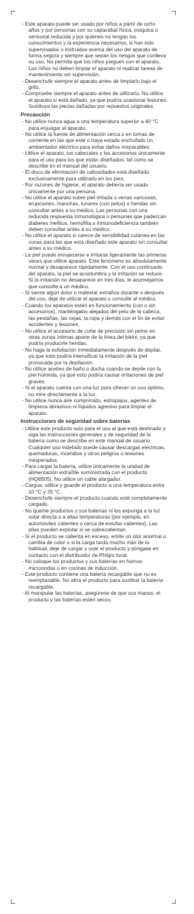- Este aparato puede ser usado por niños a partir de ocho años y por personas con su capacidad física, psíquica o sensorial reducida y por quienes no tengan los conocimientos y la experiencia necesarios, si han sido supervisados o instruidos acerca del uso del aparato de forma segura y siempre que sepan los riesgos que conlleva su uso. No permita que los niños jueguen con el aparato. Los niños no deben limpiar el aparato ni realizar tareas de mantenimiento sin supervisión.
- Desenchufe siempre el aparato antes de limpiarlo bajo el grifo.
- Compruebe siempre el aparato antes de utilizarlo. No utilice el aparato si está dañado, ya que podría ocasionar lesiones. Sustituya las piezas dañadas por repuestos originales.
Precaución
- No utilice nunca agua a una temperatura superior a 40 °C para enjuagar el aparato.
- No utilice la fuente de alimentación cerca o en tomas de corriente en las que esté o haya estado enchufado un ambientador eléctrico para evitar daños irreparables.
- Utilice el aparato, los cabezales y los accesorios únicamente para el uso para los que están diseñados, tal como se describe en el manual del usuario.
- El disco de eliminación de callosidades está diseñado exclusivamente para utilizarlo en los pies.
- Por razones de higiene, el aparato debería ser usado únicamente por una persona.
- No utilice el aparato sobre piel irritada o venas varicosas, erupciones, manchas, lunares (con pelos) o heridas sin consultar antes a su médico. Las personas con una reducida respuesta inmunológica o personas que padezcan diabetes mellitus, hemofilia o inmunodeficiencia también deben consultar antes a su médico.
- No utilice el aparato si carece de sensibilidad cutánea en las zonas para las que está diseñado este aparato sin consultar antes a su médico.
- La piel puede enrojecerse e irritarse ligeramente las primeras veces que utilice aparato. Este fenómeno es absolutamente normal y desaparece rápidamente. Con el uso continuado del aparato, la piel se acostumbra y la irritación se reduce. Si la irritación no desaparece en tres días, le aconsejamos que consulte a un médico.
- Si siente algún dolor o malestar extraños durante o después del uso, deje de utilizar el aparato o consulte al médico.
- Cuando los aparatos estén en funcionamiento (con o sin accesorios), manténgalos alejados del pelo de la cabeza, las pestañas, las cejas, la ropa y demás con el fin de evitar accidentes y lesiones.
- No utilice el accesorio de corte de precisión sin peine en otras zonas íntimas aparte de la línea del bikini, ya que podría producirle heridas.
- No haga la exfoliación inmediatamente después de depilar, ya que esto podría intensificar la irritación de la piel provocada por la depilación.
- No utilice aceites de baño o ducha cuando se depile con la piel húmeda, ya que esto podría causar irritaciones de piel graves.
- Si el aparato cuenta con una luz para ofrecer un uso óptimo, no mire directamente a la luz.
- No utilice nunca aire comprimido, estropajos, agentes de limpieza abrasivos ni líquidos agresivo para limpiar el aparato.
Instrucciones de seguridad sobre baterías
- Utilice este producto solo para el uso al que está destinado y siga las instrucciones generales y de seguridad de la batería como se describe en este manual de usuario. Cualquier uso indebido puede causar descargas eléctricas, quemaduras, incendios y otros peligros o lesiones inesperados.
- Para cargar la batería, utilice únicamente la unidad de alimentación extraíble suministrada con el producto (HQ8505). No utilice un cable alargador.
- Cargue, utilice y guarde el producto a una temperatura entre 10 °C y 35 °C.
- Desenchufe siempre el producto cuando esté completamente cargado.
- No queme productos y sus baterías ni los exponga a la luz solar directa o a altas temperaturas (por ejemplo, en automóviles calientes o cerca de estufas calientes). Las pilas pueden explotar si se sobrecalientan.
- Si el producto se calienta en exceso, emite un olor anormal o cambia de color o si la carga tarda mucho más de lo habitual, deje de cargar y usar el producto y póngase en contacto con el distribuidor de Philips local.
- No coloque los productos y sus baterías en hornos microondas o en cocinas de inducción.
- Este producto contiene una batería recargable que no es reemplazable. No abra el producto para sustituir la batería recargable.
- Al manipular las baterías, asegúrese de que sus manos, el producto y las baterías estén secos.